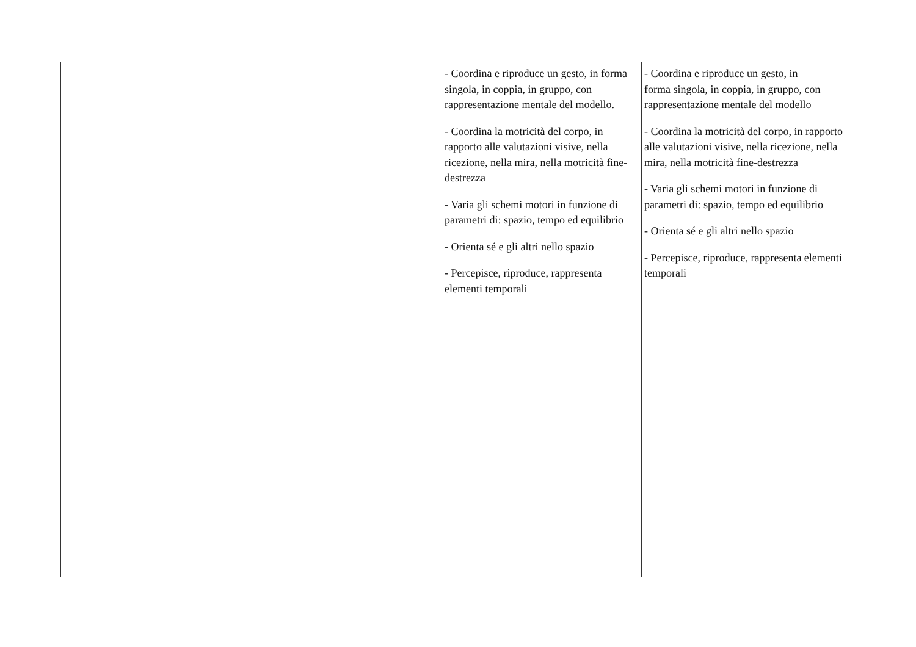| | | - Coordina e riproduce un gesto, in forma singola, in coppia, in gruppo, con rappresentazione mentale del modello. - Coordina la motricità del corpo, in rapporto alle valutazioni visive, nella ricezione, nella mira, nella motricità fine-destrezza - Varia gli schemi motori in funzione di parametri di: spazio, tempo ed equilibrio - Orienta sé e gli altri nello spazio - Percepisce, riproduce, rappresenta elementi temporali | - Coordina e riproduce un gesto, in forma singola, in coppia, in gruppo, con rappresentazione mentale del modello - Coordina la motricità del corpo, in rapporto alle valutazioni visive, nella ricezione, nella mira, nella motricità fine-destrezza - Varia gli schemi motori in funzione di parametri di: spazio, tempo ed equilibrio - Orienta sé e gli altri nello spazio - Percepisce, riproduce, rappresenta elementi temporali |